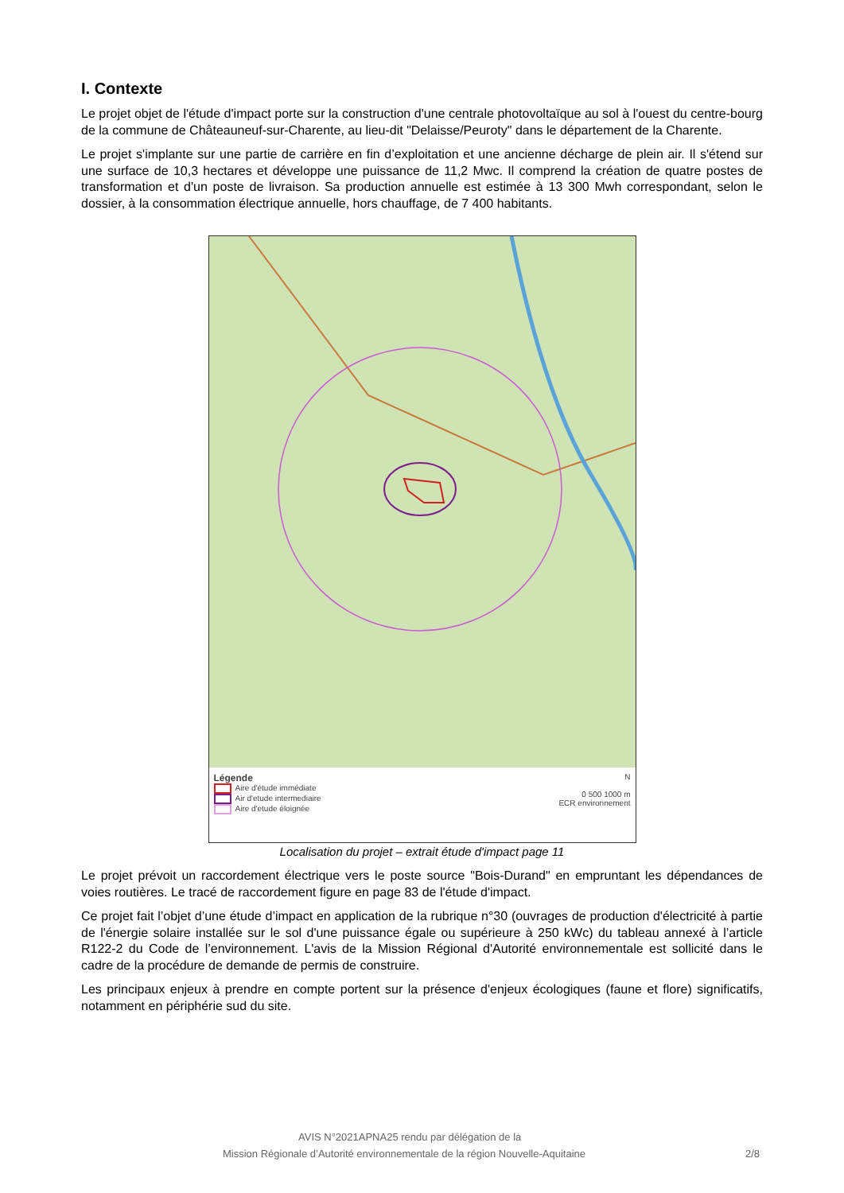I. Contexte
Le projet objet de l'étude d'impact porte sur la construction d'une centrale photovoltaïque au sol à l'ouest du centre-bourg de la commune de Châteauneuf-sur-Charente, au lieu-dit "Delaisse/Peuroty" dans le département de la Charente.
Le projet s'implante sur une partie de carrière en fin d’exploitation et une ancienne décharge de plein air. Il s'étend sur une surface de 10,3 hectares et développe une puissance de 11,2 Mwc. Il comprend la création de quatre postes de transformation et d'un poste de livraison. Sa production annuelle est estimée à 13 300 Mwh correspondant, selon le dossier, à la consommation électrique annuelle, hors chauffage, de 7 400 habitants.
Légende
Aire d'étude immédiate
Air d'etude intermediaire
Aire d'etude éloignée
N
0 500 1000 m
ECR environnement
Localisation du projet – extrait étude d'impact page 11
Le projet prévoit un raccordement électrique vers le poste source "Bois-Durand" en empruntant les dépendances de voies routières. Le tracé de raccordement figure en page 83 de l'étude d'impact.
Ce projet fait l’objet d’une étude d’impact en application de la rubrique n°30 (ouvrages de production d'électricité à partie de l'énergie solaire installée sur le sol d'une puissance égale ou supérieure à 250 kWc) du tableau annexé à l’article R122-2 du Code de l’environnement. L'avis de la Mission Régional d'Autorité environnementale est sollicité dans le cadre de la procédure de demande de permis de construire.
Les principaux enjeux à prendre en compte portent sur la présence d'enjeux écologiques (faune et flore) significatifs, notamment en périphérie sud du site.
AVIS N°2021APNA25 rendu par délégation de la
Mission Régionale d’Autorité environnementale de la région Nouvelle-Aquitaine 2/8